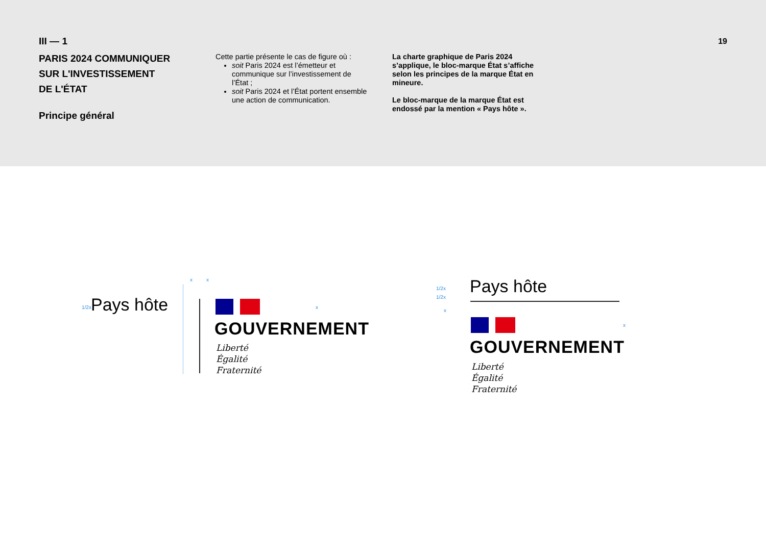III — 1
PARIS 2024 COMMUNIQUER
SUR L'INVESTISSEMENT
DE L'ÉTAT
Principe général
Cette partie présente le cas de figure où :
soit Paris 2024 est l’émetteur et communique sur l’investissement de l’État ;
soit Paris 2024 et l’État portent ensemble une action de communication.
La charte graphique de Paris 2024 s’applique, le bloc-marque État s’affiche selon les principes de la marque État en mineure.
Le bloc-marque de la marque État est endossé par la mention « Pays hôte ».
19
x x
1/2x Pays hôte x
GOUVERNEMENT
Liberté
Égalité
Fraternité
1/2x
1/2x
x
Pays hôte
x
GOUVERNEMENT
Liberté
Égalité
Fraternité